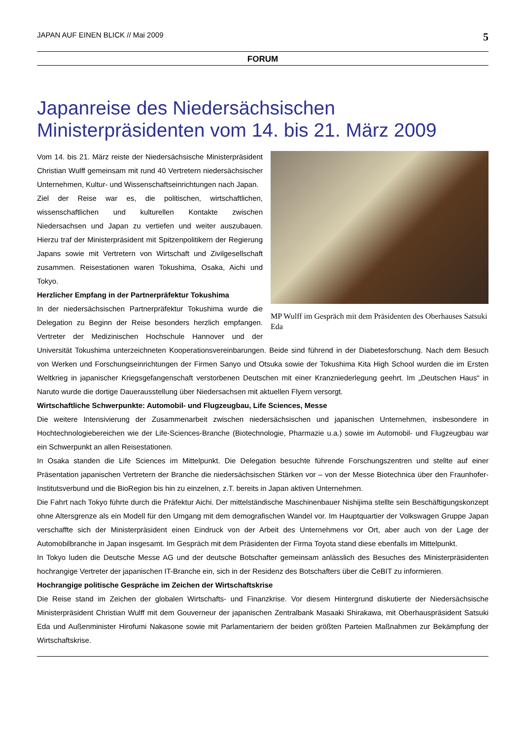JAPAN AUF EINEN BLICK // Mai 2009 5
FORUM
Japanreise des Niedersächsischen Ministerpräsidenten vom 14. bis 21. März 2009
MP Wulff im Gespräch mit dem Präsidenten des Oberhauses Satsuki Eda
Vom 14. bis 21. März reiste der Niedersächsische Ministerpräsident Christian Wulff gemeinsam mit rund 40 Vertretern niedersächsischer Unternehmen, Kultur- und Wissenschaftseinrichtungen nach Japan.
Ziel der Reise war es, die politischen, wirtschaftlichen, wissenschaftlichen und kulturellen Kontakte zwischen Niedersachsen und Japan zu vertiefen und weiter auszubauen. Hierzu traf der Ministerpräsident mit Spitzenpolitikern der Regierung Japans sowie mit Vertretern von Wirtschaft und Zivilgesellschaft zusammen. Reisestationen waren Tokushima, Osaka, Aichi und Tokyo.
Herzlicher Empfang in der Partnerpräfektur Tokushima
In der niedersächsischen Partnerpräfektur Tokushima wurde die Delegation zu Beginn der Reise besonders herzlich empfangen. Vertreter der Medizinischen Hochschule Hannover und der Universität Tokushima unterzeichneten Kooperationsvereinbarungen. Beide sind führend in der Diabetesforschung. Nach dem Besuch von Werken und Forschungseinrichtungen der Firmen Sanyo und Otsuka sowie der Tokushima Kita High School wurden die im Ersten Weltkrieg in japanischer Kriegsgefangenschaft verstorbenen Deutschen mit einer Kranzniederlegung geehrt. Im „Deutschen Haus“ in Naruto wurde die dortige Dauerausstellung über Niedersachsen mit aktuellen Flyern versorgt.
Wirtschaftliche Schwerpunkte: Automobil- und Flugzeugbau, Life Sciences, Messe
Die weitere Intensivierung der Zusammenarbeit zwischen niedersächsischen und japanischen Unternehmen, insbesondere in Hochtechnologiebereichen wie der Life-Sciences-Branche (Biotechnologie, Pharmazie u.a.) sowie im Automobil- und Flugzeugbau war ein Schwerpunkt an allen Reisestationen.
In Osaka standen die Life Sciences im Mittelpunkt. Die Delegation besuchte führende Forschungszentren und stellte auf einer Präsentation japanischen Vertretern der Branche die niedersächsischen Stärken vor – von der Messe Biotechnica über den Fraunhofer-Institutsverbund und die BioRegion bis hin zu einzelnen, z.T. bereits in Japan aktiven Unternehmen.
Die Fahrt nach Tokyo führte durch die Präfektur Aichi. Der mittelständische Maschinenbauer Nishijima stellte sein Beschäftigungskonzept ohne Altersgrenze als ein Modell für den Umgang mit dem demografischen Wandel vor. Im Hauptquartier der Volkswagen Gruppe Japan verschaffte sich der Ministerpräsident einen Eindruck von der Arbeit des Unternehmens vor Ort, aber auch von der Lage der Automobilbranche in Japan insgesamt. Im Gespräch mit dem Präsidenten der Firma Toyota stand diese ebenfalls im Mittelpunkt.
In Tokyo luden die Deutsche Messe AG und der deutsche Botschafter gemeinsam anlässlich des Besuches des Ministerpräsidenten hochrangige Vertreter der japanischen IT-Branche ein, sich in der Residenz des Botschafters über die CeBIT zu informieren.
Hochrangige politische Gespräche im Zeichen der Wirtschaftskrise
Die Reise stand im Zeichen der globalen Wirtschafts- und Finanzkrise. Vor diesem Hintergrund diskutierte der Niedersächsische Ministerpräsident Christian Wulff mit dem Gouverneur der japanischen Zentralbank Masaaki Shirakawa, mit Oberhauspräsident Satsuki Eda und Außenminister Hirofumi Nakasone sowie mit Parlamentariern der beiden größten Parteien Maßnahmen zur Bekämpfung der Wirtschaftskrise.